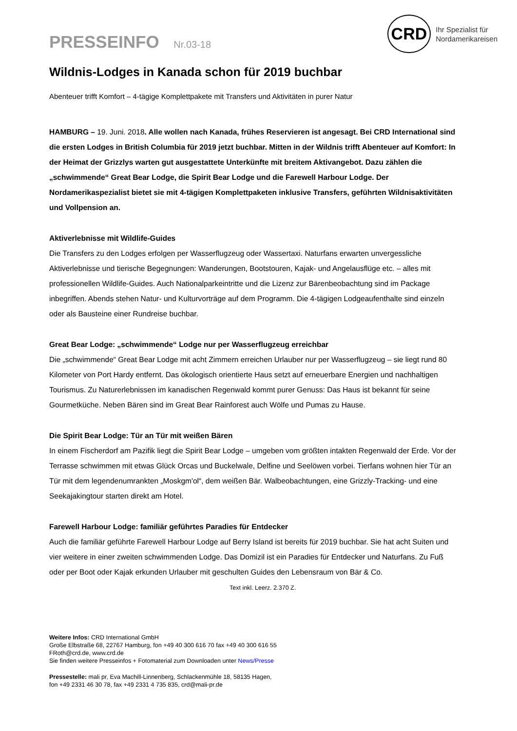PRESSEINFO Nr.03-18
CRD
Ihr Spezialist für
Nordamerikareisen
Wildnis-Lodges in Kanada schon für 2019 buchbar
Abenteuer trifft Komfort – 4-tägige Komplettpakete mit Transfers und Aktivitäten in purer Natur
HAMBURG – 19. Juni. 2018. Alle wollen nach Kanada, frühes Reservieren ist angesagt. Bei CRD International sind die ersten Lodges in British Columbia für 2019 jetzt buchbar. Mitten in der Wildnis trifft Abenteuer auf Komfort: In der Heimat der Grizzlys warten gut ausgestattete Unterkünfte mit breitem Aktivangebot. Dazu zählen die „schwimmende“ Great Bear Lodge, die Spirit Bear Lodge und die Farewell Harbour Lodge. Der Nordamerikaspezialist bietet sie mit 4-tägigen Komplettpaketen inklusive Transfers, geführten Wildnisaktivitäten und Vollpension an.
Aktiverlebnisse mit Wildlife-Guides
Die Transfers zu den Lodges erfolgen per Wasserflugzeug oder Wassertaxi. Naturfans erwarten unvergessliche Aktiverlebnisse und tierische Begegnungen: Wanderungen, Bootstouren, Kajak- und Angelausflüge etc. – alles mit professionellen Wildlife-Guides. Auch Nationalparkeintritte und die Lizenz zur Bärenbeobachtung sind im Package inbegriffen. Abends stehen Natur- und Kulturvorträge auf dem Programm. Die 4-tägigen Lodgeaufenthalte sind einzeln oder als Bausteine einer Rundreise buchbar.
Great Bear Lodge: „schwimmende“ Lodge nur per Wasserflugzeug erreichbar
Die „schwimmende“ Great Bear Lodge mit acht Zimmern erreichen Urlauber nur per Wasserflugzeug – sie liegt rund 80 Kilometer von Port Hardy entfernt. Das ökologisch orientierte Haus setzt auf erneuerbare Energien und nachhaltigen Tourismus. Zu Naturerlebnissen im kanadischen Regenwald kommt purer Genuss: Das Haus ist bekannt für seine Gourmetküche. Neben Bären sind im Great Bear Rainforest auch Wölfe und Pumas zu Hause.
Die Spirit Bear Lodge: Tür an Tür mit weißen Bären
In einem Fischerdorf am Pazifik liegt die Spirit Bear Lodge – umgeben vom größten intakten Regenwald der Erde. Vor der Terrasse schwimmen mit etwas Glück Orcas und Buckelwale, Delfine und Seelöwen vorbei. Tierfans wohnen hier Tür an Tür mit dem legendenumrankten „Moskgm'ol“, dem weißen Bär. Walbeobachtungen, eine Grizzly-Tracking- und eine Seekajakingtour starten direkt am Hotel.
Farewell Harbour Lodge: familiär geführtes Paradies für Entdecker
Auch die familiär geführte Farewell Harbour Lodge auf Berry Island ist bereits für 2019 buchbar. Sie hat acht Suiten und vier weitere in einer zweiten schwimmenden Lodge. Das Domizil ist ein Paradies für Entdecker und Naturfans. Zu Fuß oder per Boot oder Kajak erkunden Urlauber mit geschulten Guides den Lebensraum von Bär & Co. Text inkl. Leerz. 2.370 Z.
Weitere Infos: CRD International GmbH
Große Elbstraße 68, 22767 Hamburg, fon +49 40 300 616 70 fax +49 40 300 616 55
FRoth@crd.de, www.crd.de
Sie finden weitere Presseinfos + Fotomaterial zum Downloaden unter News/Presse
Pressestelle: mali pr, Eva Machill-Linnenberg, Schlackenmühle 18, 58135 Hagen,
fon +49 2331 46 30 78, fax +49 2331 4 735 835, crd@mali-pr.de